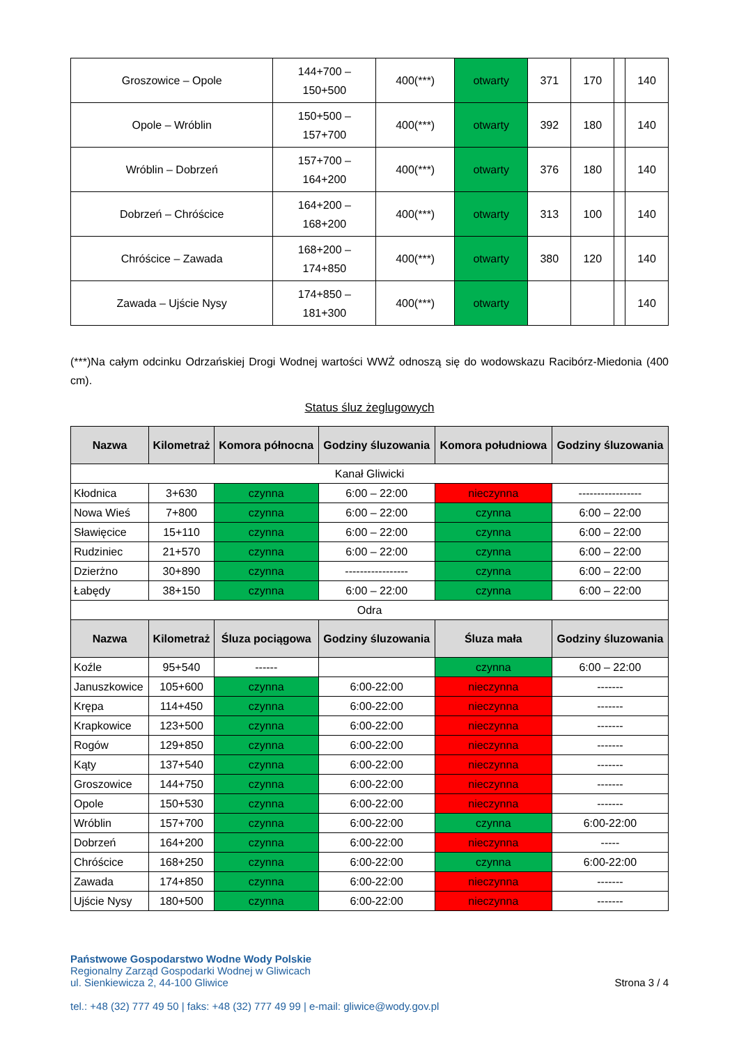| Groszowice – Opole | 144+700 – 150+500 | 400(***) | otwarty | 371 | 170 | | 140 |
| Opole – Wróblin | 150+500 – 157+700 | 400(***) | otwarty | 392 | 180 | | 140 |
| Wróblin – Dobrzeń | 157+700 – 164+200 | 400(***) | otwarty | 376 | 180 | | 140 |
| Dobrzeń – Chróścice | 164+200 – 168+200 | 400(***) | otwarty | 313 | 100 | | 140 |
| Chróścice – Zawada | 168+200 – 174+850 | 400(***) | otwarty | 380 | 120 | | 140 |
| Zawada – Ujście Nysy | 174+850 – 181+300 | 400(***) | otwarty | | | | 140 |
(***)Na całym odcinku Odrzańskiej Drogi Wodnej wartości WWŻ odnoszą się do wodowskazu Racibórz-Miedonia (400 cm).
Status śluz żeglugowych
| Nazwa | Kilometraż | Komora północna | Godziny śluzowania | Komora południowa | Godziny śluzowania |
| --- | --- | --- | --- | --- | --- |
| Kanał Gliwicki | | | | | |
| Kłodnica | 3+630 | czynna | 6:00 – 22:00 | nieczynna | ----------------- |
| Nowa Wieś | 7+800 | czynna | 6:00 – 22:00 | czynna | 6:00 – 22:00 |
| Sławięcice | 15+110 | czynna | 6:00 – 22:00 | czynna | 6:00 – 22:00 |
| Rudziniec | 21+570 | czynna | 6:00 – 22:00 | czynna | 6:00 – 22:00 |
| Dzierżno | 30+890 | czynna | ----------------- | czynna | 6:00 – 22:00 |
| Łabędy | 38+150 | czynna | 6:00 – 22:00 | czynna | 6:00 – 22:00 |
| Odra | | | | | |
| Nazwa | Kilometraż | Śluza pociągowa | Godziny śluzowania | Śluza mała | Godziny śluzowania |
| Koźle | 95+540 | ------ | | czynna | 6:00 – 22:00 |
| Januszkowice | 105+600 | czynna | 6:00-22:00 | nieczynna | ------- |
| Krępa | 114+450 | czynna | 6:00-22:00 | nieczynna | ------- |
| Krapkowice | 123+500 | czynna | 6:00-22:00 | nieczynna | ------- |
| Rogów | 129+850 | czynna | 6:00-22:00 | nieczynna | ------- |
| Kąty | 137+540 | czynna | 6:00-22:00 | nieczynna | ------- |
| Groszowice | 144+750 | czynna | 6:00-22:00 | nieczynna | ------- |
| Opole | 150+530 | czynna | 6:00-22:00 | nieczynna | ------- |
| Wróblin | 157+700 | czynna | 6:00-22:00 | czynna | 6:00-22:00 |
| Dobrzeń | 164+200 | czynna | 6:00-22:00 | nieczynna | ----- |
| Chróścice | 168+250 | czynna | 6:00-22:00 | czynna | 6:00-22:00 |
| Zawada | 174+850 | czynna | 6:00-22:00 | nieczynna | ------- |
| Ujście Nysy | 180+500 | czynna | 6:00-22:00 | nieczynna | ------- |
Państwowe Gospodarstwo Wodne Wody Polskie
Regionalny Zarząd Gospodarki Wodnej w Gliwicach
ul. Sienkiewicza 2, 44-100 Gliwice
tel.: +48 (32) 777 49 50 | faks: +48 (32) 777 49 99 | e-mail: gliwice@wody.gov.pl
Strona 3 / 4